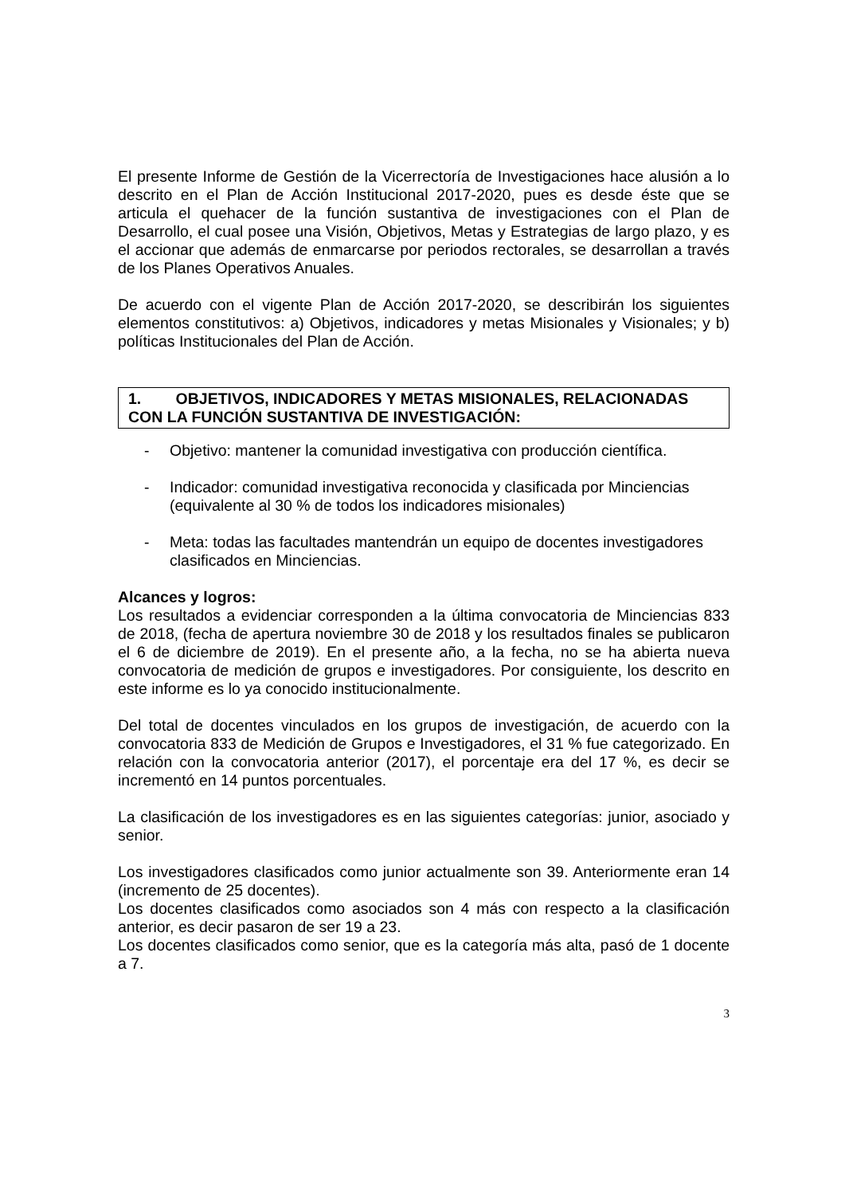El presente Informe de Gestión de la Vicerrectoría de Investigaciones hace alusión a lo descrito en el Plan de Acción Institucional 2017-2020, pues es desde éste que se articula el quehacer de la función sustantiva de investigaciones con el Plan de Desarrollo, el cual posee una Visión, Objetivos, Metas y Estrategias de largo plazo, y es el accionar que además de enmarcarse por periodos rectorales, se desarrollan a través de los Planes Operativos Anuales.
De acuerdo con el vigente Plan de Acción 2017-2020, se describirán los siguientes elementos constitutivos: a) Objetivos, indicadores y metas Misionales y Visionales; y b) políticas Institucionales del Plan de Acción.
1. OBJETIVOS, INDICADORES Y METAS MISIONALES, RELACIONADAS CON LA FUNCIÓN SUSTANTIVA DE INVESTIGACIÓN:
- Objetivo: mantener la comunidad investigativa con producción científica.
- Indicador: comunidad investigativa reconocida y clasificada por Minciencias (equivalente al 30 % de todos los indicadores misionales)
- Meta: todas las facultades mantendrán un equipo de docentes investigadores clasificados en Minciencias.
Alcances y logros:
Los resultados a evidenciar corresponden a la última convocatoria de Minciencias 833 de 2018, (fecha de apertura noviembre 30 de 2018 y los resultados finales se publicaron el 6 de diciembre de 2019). En el presente año, a la fecha, no se ha abierta nueva convocatoria de medición de grupos e investigadores. Por consiguiente, los descrito en este informe es lo ya conocido institucionalmente.
Del total de docentes vinculados en los grupos de investigación, de acuerdo con la convocatoria 833 de Medición de Grupos e Investigadores, el 31 % fue categorizado. En relación con la convocatoria anterior (2017), el porcentaje era del 17 %, es decir se incrementó en 14 puntos porcentuales.
La clasificación de los investigadores es en las siguientes categorías: junior, asociado y senior.
Los investigadores clasificados como junior actualmente son 39. Anteriormente eran 14 (incremento de 25 docentes).
Los docentes clasificados como asociados son 4 más con respecto a la clasificación anterior, es decir pasaron de ser 19 a 23.
Los docentes clasificados como senior, que es la categoría más alta, pasó de 1 docente a 7.
3